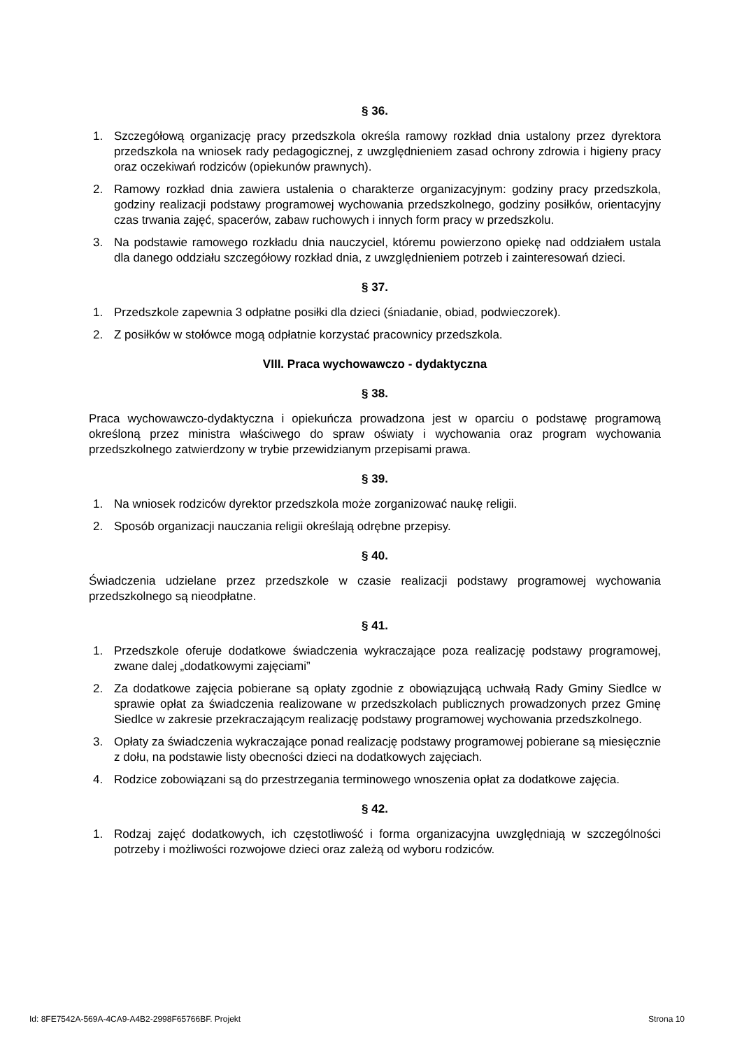§ 36.
1. Szczegółową organizację pracy przedszkola określa ramowy rozkład dnia ustalony przez dyrektora przedszkola na wniosek rady pedagogicznej, z uwzględnieniem zasad ochrony zdrowia i higieny pracy oraz oczekiwań rodziców (opiekunów prawnych).
2. Ramowy rozkład dnia zawiera ustalenia o charakterze organizacyjnym: godziny pracy przedszkola, godziny realizacji podstawy programowej wychowania przedszkolnego, godziny posiłków, orientacyjny czas trwania zajęć, spacerów, zabaw ruchowych i innych form pracy w przedszkolu.
3. Na podstawie ramowego rozkładu dnia nauczyciel, któremu powierzono opiekę nad oddziałem ustala dla danego oddziału szczegółowy rozkład dnia, z uwzględnieniem potrzeb i zainteresowań dzieci.
§ 37.
1. Przedszkole zapewnia 3 odpłatne posiłki dla dzieci (śniadanie, obiad, podwieczorek).
2. Z posiłków w stołówce mogą odpłatnie korzystać pracownicy przedszkola.
VIII. Praca wychowawczo - dydaktyczna
§ 38.
Praca wychowawczo-dydaktyczna i opiekuńcza prowadzona jest w oparciu o podstawę programową określoną przez ministra właściwego do spraw oświaty i wychowania oraz program wychowania przedszkolnego zatwierdzony w trybie przewidzianym przepisami prawa.
§ 39.
1. Na wniosek rodziców dyrektor przedszkola może zorganizować naukę religii.
2. Sposób organizacji nauczania religii określają odrębne przepisy.
§ 40.
Świadczenia udzielane przez przedszkole w czasie realizacji podstawy programowej wychowania przedszkolnego są nieodpłatne.
§ 41.
1. Przedszkole oferuje dodatkowe świadczenia wykraczające poza realizację podstawy programowej, zwane dalej „dodatkowymi zajęciami”
2. Za dodatkowe zajęcia pobierane są opłaty zgodnie z obowiązującą uchwałą Rady Gminy Siedlce w sprawie opłat za świadczenia realizowane w przedszkolach publicznych prowadzonych przez Gminę Siedlce w zakresie przekraczającym realizację podstawy programowej wychowania przedszkolnego.
3. Opłaty za świadczenia wykraczające ponad realizację podstawy programowej pobierane są miesięcznie z dołu, na podstawie listy obecności dzieci na dodatkowych zajęciach.
4. Rodzice zobowiązani są do przestrzegania terminowego wnoszenia opłat za dodatkowe zajęcia.
§ 42.
1. Rodzaj zajęć dodatkowych, ich częstotliwość i forma organizacyjna uwzględniają w szczególności potrzeby i możliwości rozwojowe dzieci oraz zależą od wyboru rodziców.
Id: 8FE7542A-569A-4CA9-A4B2-2998F65766BF. Projekt Strona 10